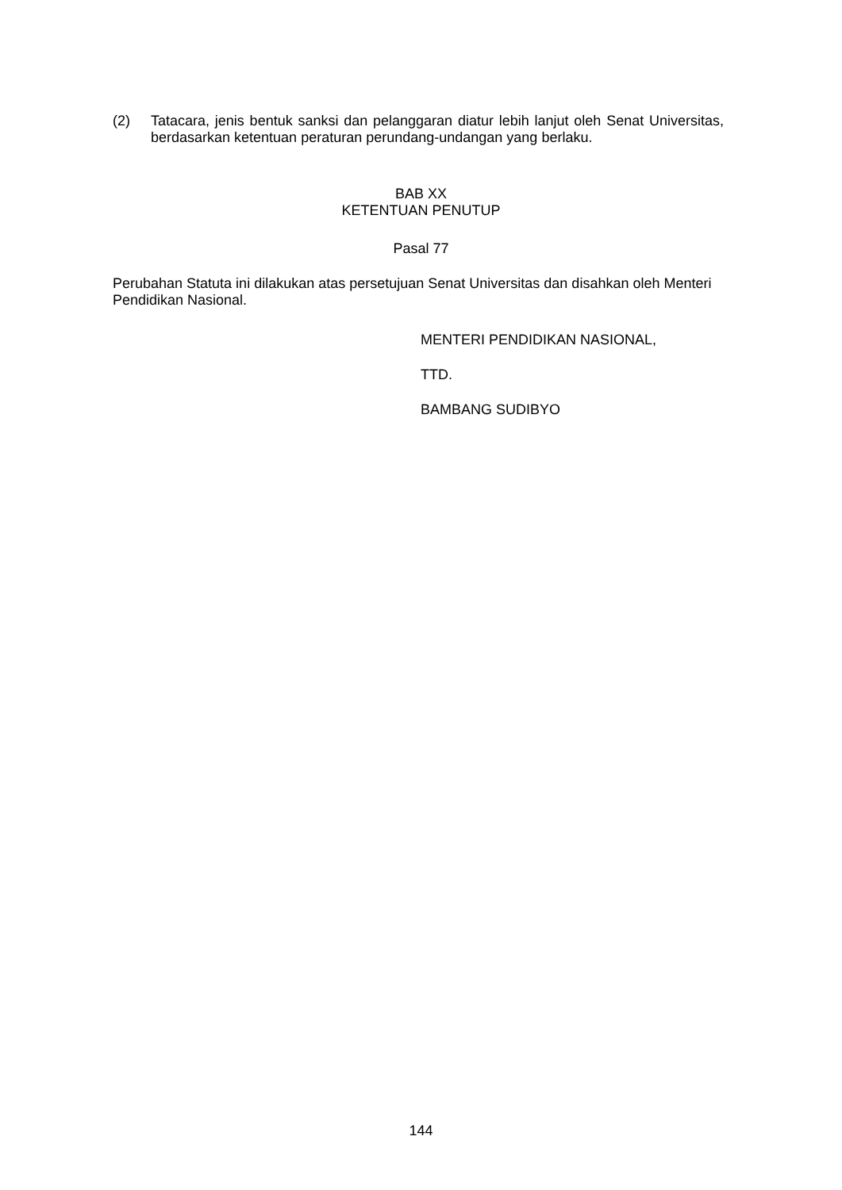(2) Tatacara, jenis bentuk sanksi dan pelanggaran diatur lebih lanjut oleh Senat Universitas, berdasarkan ketentuan peraturan perundang-undangan yang berlaku.
BAB XX
KETENTUAN PENUTUP
Pasal 77
Perubahan Statuta ini dilakukan atas persetujuan Senat Universitas dan disahkan oleh Menteri Pendidikan Nasional.
MENTERI PENDIDIKAN NASIONAL,
TTD.
BAMBANG SUDIBYO
144